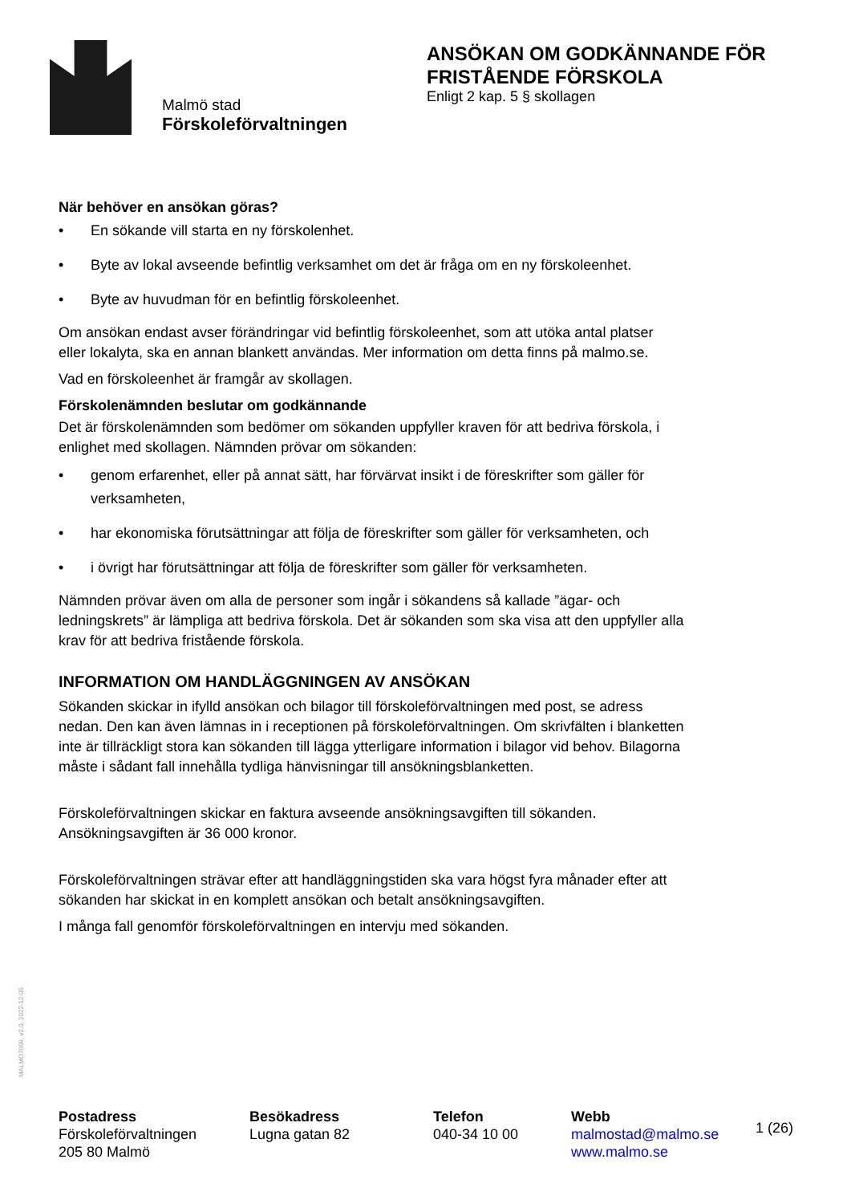Malmö stad
Förskoleförvaltningen
ANSÖKAN OM GODKÄNNANDE FÖR
FRISTÅENDE FÖRSKOLA
Enligt 2 kap. 5 § skollagen
När behöver en ansökan göras?
• En sökande vill starta en ny förskolenhet.
• Byte av lokal avseende befintlig verksamhet om det är fråga om en ny förskoleenhet.
• Byte av huvudman för en befintlig förskoleenhet.
Om ansökan endast avser förändringar vid befintlig förskoleenhet, som att utöka antal platser eller lokalyta, ska en annan blankett användas. Mer information om detta finns på malmo.se.
Vad en förskoleenhet är framgår av skollagen.
Förskolenämnden beslutar om godkännande
Det är förskolenämnden som bedömer om sökanden uppfyller kraven för att bedriva förskola, i enlighet med skollagen. Nämnden prövar om sökanden:
• genom erfarenhet, eller på annat sätt, har förvärvat insikt i de föreskrifter som gäller för verksamheten,
• har ekonomiska förutsättningar att följa de föreskrifter som gäller för verksamheten, och
• i övrigt har förutsättningar att följa de föreskrifter som gäller för verksamheten.
Nämnden prövar även om alla de personer som ingår i sökandens så kallade ”ägar- och ledningskrets” är lämpliga att bedriva förskola. Det är sökanden som ska visa att den uppfyller alla krav för att bedriva fristående förskola.
INFORMATION OM HANDLÄGGNINGEN AV ANSÖKAN
Sökanden skickar in ifylld ansökan och bilagor till förskoleförvaltningen med post, se adress nedan. Den kan även lämnas in i receptionen på förskoleförvaltningen. Om skrivfälten i blanketten inte är tillräckligt stora kan sökanden till lägga ytterligare information i bilagor vid behov. Bilagorna måste i sådant fall innehålla tydliga hänvisningar till ansökningsblanketten.
Förskoleförvaltningen skickar en faktura avseende ansökningsavgiften till sökanden. Ansökningsavgiften är 36 000 kronor.
Förskoleförvaltningen strävar efter att handläggningstiden ska vara högst fyra månader efter att sökanden har skickat in en komplett ansökan och betalt ansökningsavgiften.
I många fall genomför förskoleförvaltningen en intervju med sökanden.
MALMO7009, v2.0, 2022-12-05
Postadress
Förskoleförvaltningen
205 80 Malmö
Besökadress
Lugna gatan 82
Telefon
040-34 10 00
Webb
malmostad@malmo.se
www.malmo.se
1 (26)